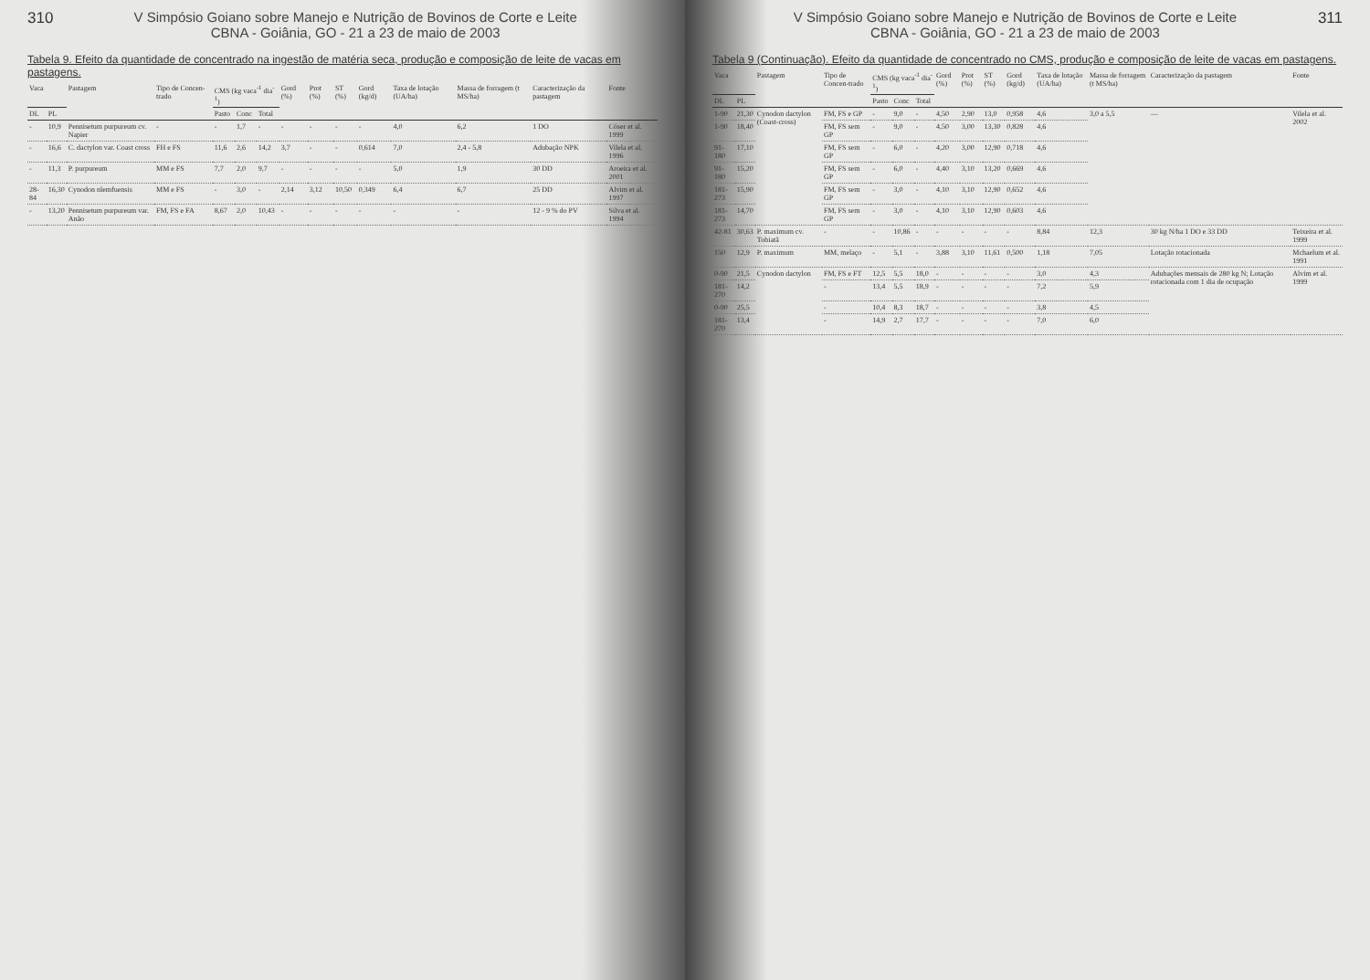310 V Simpósio Goiano sobre Manejo e Nutrição de Bovinos de Corte e Leite
CBNA - Goiânia, GO - 21 a 23 de maio de 2003
Tabela 9. Efeito da quantidade de concentrado na ingestão de matéria seca, produção e composição de leite de vacas em pastagens.
| Vaca | | Pastagem | Tipo de Concen-trado | CMS (kg vaca<sup>-1</sup> dia<sup>-1</sup>) | | | Gord (%) | Prot (%) | ST (%) | Gord (kg/d) | Taxa de lotação (UA/ha) | Massa de forragem (t MS/ha) | Caracterização da pastagem | Fonte |
| --- | --- | --- | --- | --- | --- | --- | --- | --- | --- | --- | --- | --- | --- | --- |
| DL | PL | | | Pasto | Conc | Total | | | | | | | | |
| - | 10,9 | Pennisetum purpureum cv. Napier | - | - | 1,7 | - | - | - | - | - | 4,0 | 6,2 | 1 DO | Cóser et al. 1999 |
| - | 16,6 | C. dactylon var. Coast cross | FH e FS | 11,6 | 2,6 | 14,2 | 3,7 | - | - | 0,614 | 7,0 | 2,4 - 5,8 | Adubação NPK | Vilela et al. 1996 |
| - | 11,3 | P. purpureum | MM e FS | 7,7 | 2,0 | 9,7 | - | - | - | - | 5,0 | 1,9 | 30 DD | Aroeira et al. 2001 |
| 28-84 | 16,30 | Cynodon nlemfuensis | MM e FS | - | 3,0 | - | 2,14 | 3,12 | 10,50 | 0,349 | 6,4 | 6,7 | 25 DD | Alvim et al. 1997 |
| - | 13,20 | Pennisetum purpureum var. Anão | FM, FS e FA | 8,67 | 2,0 | 10,43 | - | - | - | - | - | - | 12 - 9 % do PV | Silva et al. 1994 |
V Simpósio Goiano sobre Manejo e Nutrição de Bovinos de Corte e Leite
CBNA - Goiânia, GO - 21 a 23 de maio de 2003
311
Tabela 9 (Continuação). Efeito da quantidade de concentrado no CMS, produção e composição de leite de vacas em pastagens.
| Vaca | | Pastagem | Tipo de Concen-trado | CMS (kg vaca<sup>-1</sup> dia<sup>-1</sup>) | | | Gord (%) | Prot (%) | ST (%) | Gord (kg/d) | Taxa de lotação (UA/ha) | Massa de forragem (t MS/ha) | Caracterização da pastagem | Fonte |
| --- | --- | --- | --- | --- | --- | --- | --- | --- | --- | --- | --- | --- | --- | --- |
| DL | PL | | | Pasto | Conc | Total | | | | | | | | |
| 1-90 | 21,30 | Cynodon dactylon (Coast-cross) | FM, FS e GP | - | 9,0 | - | 4,50 | 2,90 | 13,0 | 0,958 | 4,6 | 3,0 a 5,5 | — | Vilela et al. 2002 |
| 1-90 | 18,40 | | FM, FS sem GP | - | 9,0 | - | 4,50 | 3,00 | 13,30 | 0,828 | 4,6 | | | |
| 91-180 | 17,10 | | FM, FS sem GP | - | 6,0 | - | 4,20 | 3,00 | 12,90 | 0,718 | 4,6 | | | |
| 91-180 | 15,20 | | FM, FS sem GP | - | 6,0 | - | 4,40 | 3,10 | 13,20 | 0,669 | 4,6 | | | |
| 181-273 | 15,90 | | FM, FS sem GP | - | 3,0 | - | 4,10 | 3,10 | 12,90 | 0,652 | 4,6 | | | |
| 181-273 | 14,70 | | FM, FS sem GP | - | 3,0 | - | 4,10 | 3,10 | 12,90 | 0,603 | 4,6 | | | |
| 42-81 | 30,63 | P. maximum cv. Tobiatã | - | - | 10,86 | - | - | - | - | - | 8,84 | 12,3 | 30 kg N/ha 1 DO e 33 DD | Teixeira et al. 1999 |
| 150 | 12,9 | P. maximum | MM, melaço | - | 5,1 | - | 3,88 | 3,10 | 11,61 | 0,500 | 1,18 | 7,05 | Lotação rotacionada | Mchaelum et al. 1991 |
| 0-90 | 21,5 | Cynodon dactylon | FM, FS e FT | 12,5 | 5,5 | 18,0 | - | - | - | - | 3,0 | 4,3 | Adubações mensais de 280 kg N; Lotação rotacionada com 1 dia de ocupação | Alvim et al. 1999 |
| 181-270 | 14,2 | | - | 13,4 | 5,5 | 18,9 | - | - | - | - | 7,2 | 5,9 | | |
| 0-90 | 25,5 | | - | 10,4 | 8,3 | 18,7 | - | - | - | - | 3,8 | 4,5 | | |
| 181-270 | 13,4 | | - | 14,9 | 2,7 | 17,7 | - | - | - | - | 7,0 | 6,0 | | |